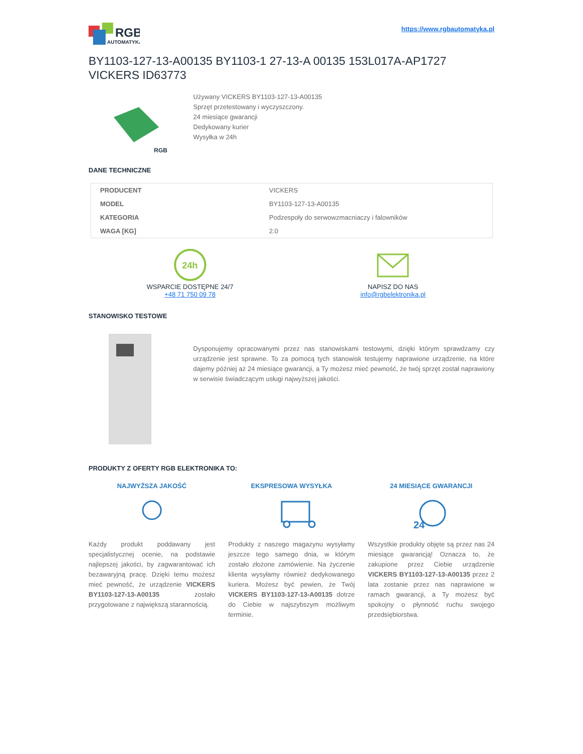RGB
AUTOMATYKA
https://www.rgbautomatyka.pl
BY1103-127-13-A00135 BY1103-1 27-13-A 00135 153L017A-AP1727 VICKERS ID63773
RGB
Używany VICKERS BY1103-127-13-A00135
Sprzęt przetestowany i wyczyszczony.
24 miesiące gwarancji
Dedykowany kurier
Wysyłka w 24h
DANE TECHNICZNE
| PRODUCENT | VICKERS |
| MODEL | BY1103-127-13-A00135 |
| KATEGORIA | Podzespoły do serwowzmacniaczy i falowników |
| WAGA [KG] | 2.0 |
24h
WSPARCIE DOSTĘPNE 24/7
+48 71 750 09 78
NAPISZ DO NAS
info@rgbelektronika.pl
STANOWISKO TESTOWE
Dysponujemy opracowanymi przez nas stanowiskami testowymi, dzięki którym sprawdzamy czy urządzenie jest sprawne. To za pomocą tych stanowisk testujemy naprawione urządzenie, na które dajemy później aż 24 miesiące gwarancji, a Ty możesz mieć pewność, że twój sprzęt został naprawiony w serwisie świadczącym usługi najwyższej jakości.
PRODUKTY Z OFERTY RGB ELEKTRONIKA TO:
NAJWYŻSZA JAKOŚĆ
Każdy produkt poddawany jest specjalistycznej ocenie, na podstawie najlepszej jakości, by zagwarantować ich bezawaryjną pracę. Dzięki temu możesz mieć pewność, że urządzenie VICKERS BY1103-127-13-A00135 zostało przygotowane z największą starannością.
EKSPRESOWA WYSYŁKA
Produkty z naszego magazynu wysyłamy jeszcze tego samego dnia, w którym zostało złożone zamówienie. Na życzenie klienta wysyłamy również dedykowanego kuriera. Możesz być pewien, że Twój VICKERS BY1103-127-13-A00135 dotrze do Ciebie w najszybszym możliwym terminie.
24 MIESIĄCE GWARANCJI
24
Wszystkie produkty objęte są przez nas 24 miesiące gwarancją! Oznacza to, że zakupione przez Ciebie urządzenie VICKERS BY1103-127-13-A00135 przez 2 lata zostanie przez nas naprawione w ramach gwarancji, a Ty możesz być spokojny o płynność ruchu swojego przedsiębiorstwa.